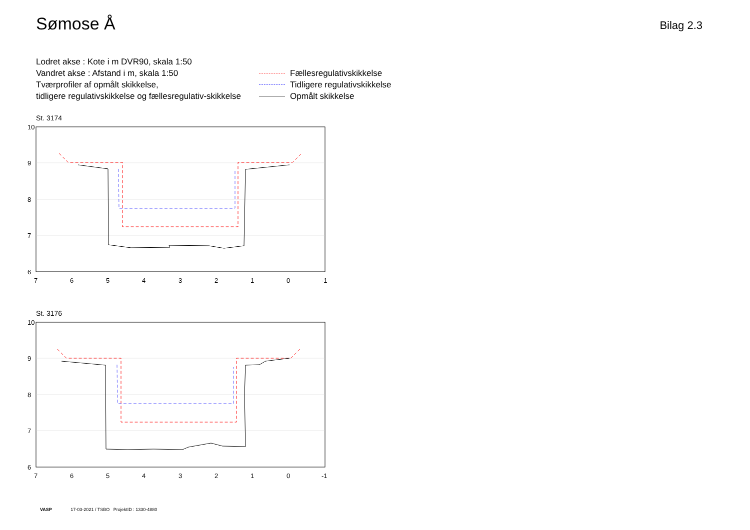Sømose Å
Bilag 2.3
Lodret akse : Kote i m DVR90, skala 1:50
Vandret akse : Afstand i m, skala 1:50
Tværprofiler af opmålt skikkelse,
tidligere regulativskikkelse og fællesregulativ-skikkelse
Fællesregulativskikkelse
Tidligere regulativskikkelse
Opmålt skikkelse
St. 3174
10
9
8
7
6
7
6
5
4
3
2
1
0
-1
St. 3176
10
9
8
7
6
7
6
5
4
3
2
1
0
-1
VASP 17-03-2021 / TSBO ProjektID : 1330-4880